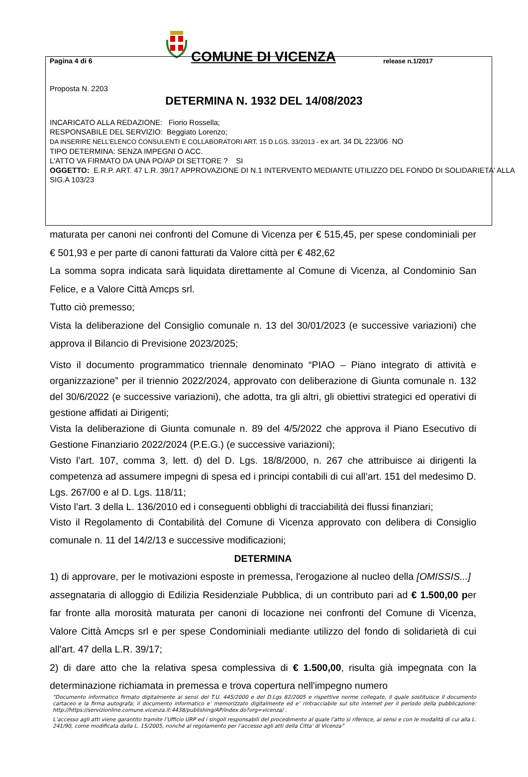Pagina 4 di 6
COMUNE DI VICENZA
release n.1/2017
Proposta N. 2203
DETERMINA N. 1932 DEL 14/08/2023
INCARICATO ALLA REDAZIONE: Fiorio Rossella;
RESPONSABILE DEL SERVIZIO: Beggiato Lorenzo;
DA INSERIRE NELL’ELENCO CONSULENTI E COLLABORATORI ART. 15 D.LGS. 33/2013 - ex art. 34 DL 223/06 NO
TIPO DETERMINA: SENZA IMPEGNI O ACC.
L'ATTO VA FIRMATO DA UNA PO/AP DI SETTORE ? SI
OGGETTO: E.R.P. ART. 47 L.R. 39/17 APPROVAZIONE DI N.1 INTERVENTO MEDIANTE UTILIZZO DEL FONDO DI SOLIDARIETA' ALLA SIG.A 103/23
maturata per canoni nei confronti del Comune di Vicenza per € 515,45, per spese condominiali per € 501,93 e per parte di canoni fatturati da Valore città per € 482,62
La somma sopra indicata sarà liquidata direttamente al Comune di Vicenza, al Condominio San Felice, e a Valore Città Amcps srl.
Tutto ciò premesso;
Vista la deliberazione del Consiglio comunale n. 13 del 30/01/2023 (e successive variazioni) che approva il Bilancio di Previsione 2023/2025;
Visto il documento programmatico triennale denominato “PIAO – Piano integrato di attività e organizzazione” per il triennio 2022/2024, approvato con deliberazione di Giunta comunale n. 132 del 30/6/2022 (e successive variazioni), che adotta, tra gli altri, gli obiettivi strategici ed operativi di gestione affidati ai Dirigenti;
Vista la deliberazione di Giunta comunale n. 89 del 4/5/2022 che approva il Piano Esecutivo di Gestione Finanziario 2022/2024 (P.E.G.) (e successive variazioni);
Visto l’art. 107, comma 3, lett. d) del D. Lgs. 18/8/2000, n. 267 che attribuisce ai dirigenti la competenza ad assumere impegni di spesa ed i principi contabili di cui all’art. 151 del medesimo D. Lgs. 267/00 e al D. Lgs. 118/11;
Visto l’art. 3 della L. 136/2010 ed i conseguenti obblighi di tracciabilità dei flussi finanziari;
Visto il Regolamento di Contabilità del Comune di Vicenza approvato con delibera di Consiglio comunale n. 11 del 14/2/13 e successive modificazioni;
DETERMINA
1) di approvare, per le motivazioni esposte in premessa, l'erogazione al nucleo della [OMISSIS...] assegnataria di alloggio di Edilizia Residenziale Pubblica, di un contributo pari ad € 1.500,00 per far fronte alla morosità maturata per canoni di locazione nei confronti del Comune di Vicenza, Valore Città Amcps srl e per spese Condominiali mediante utilizzo del fondo di solidarietà di cui all'art. 47 della L.R. 39/17;
2) di dare atto che la relativa spesa complessiva di € 1.500,00, risulta già impegnata con la determinazione richiamata in premessa e trova copertura nell'impegno numero
“Documento informatico firmato digitalmente ai sensi del T.U. 445/2000 e del D.Lgs 82/2005 e rispettive norme collegate, il quale sostituisce il documento cartaceo e la firma autografa; il documento informatico e’ memorizzato digitalmente ed e’ rintracciabile sul sito internet per il periodo della pubblicazione: http://https://servizionline.comune.vicenza.it:4438/publishing/AP/index.do?org=vicenza/ .
L’accesso agli atti viene garantito tramite l’Ufficio URP ed i singoli responsabili del procedimento al quale l’atto si riferisce, ai sensi e con le modalità di cui alla L. 241/90, come modificata dalla L. 15/2005, nonché al regolamento per l’accesso agli atti della Citta' di Vicenza”